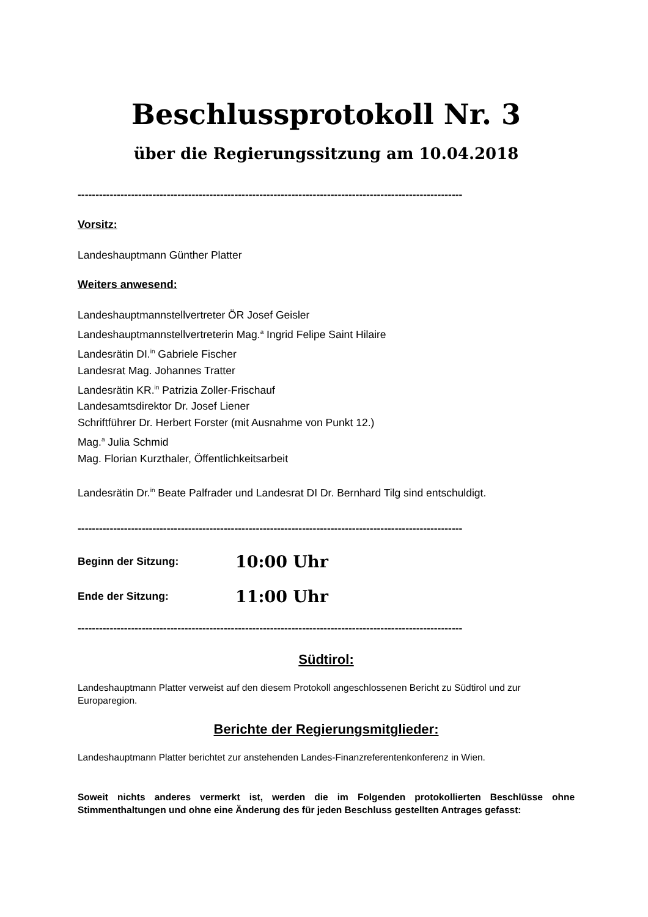Beschlussprotokoll Nr. 3
über die Regierungssitzung am 10.04.2018
------------------------------------------------------------------------------------------------------------
Vorsitz:
Landeshauptmann Günther Platter
Weiters anwesend:
Landeshauptmannstellvertreter ÖR Josef Geisler
Landeshauptmannstellvertreterin Mag.<sup>a</sup> Ingrid Felipe Saint Hilaire
Landesrätin DI.<sup>in</sup> Gabriele Fischer
Landesrat Mag. Johannes Tratter
Landesrätin KR.<sup>in</sup> Patrizia Zoller-Frischauf
Landesamtsdirektor Dr. Josef Liener
Schriftführer Dr. Herbert Forster (mit Ausnahme von Punkt 12.)
Mag.<sup>a</sup> Julia Schmid
Mag. Florian Kurzthaler, Öffentlichkeitsarbeit
Landesrätin Dr.<sup>in</sup> Beate Palfrader und Landesrat DI Dr. Bernhard Tilg sind entschuldigt.
------------------------------------------------------------------------------------------------------------
Beginn der Sitzung: 10:00 Uhr
Ende der Sitzung: 11:00 Uhr
------------------------------------------------------------------------------------------------------------
Südtirol:
Landeshauptmann Platter verweist auf den diesem Protokoll angeschlossenen Bericht zu Südtirol und zur Europaregion.
Berichte der Regierungsmitglieder:
Landeshauptmann Platter berichtet zur anstehenden Landes-Finanzreferentenkonferenz in Wien.
Soweit nichts anderes vermerkt ist, werden die im Folgenden protokollierten Beschlüsse ohne Stimmenthaltungen und ohne eine Änderung des für jeden Beschluss gestellten Antrages gefasst: